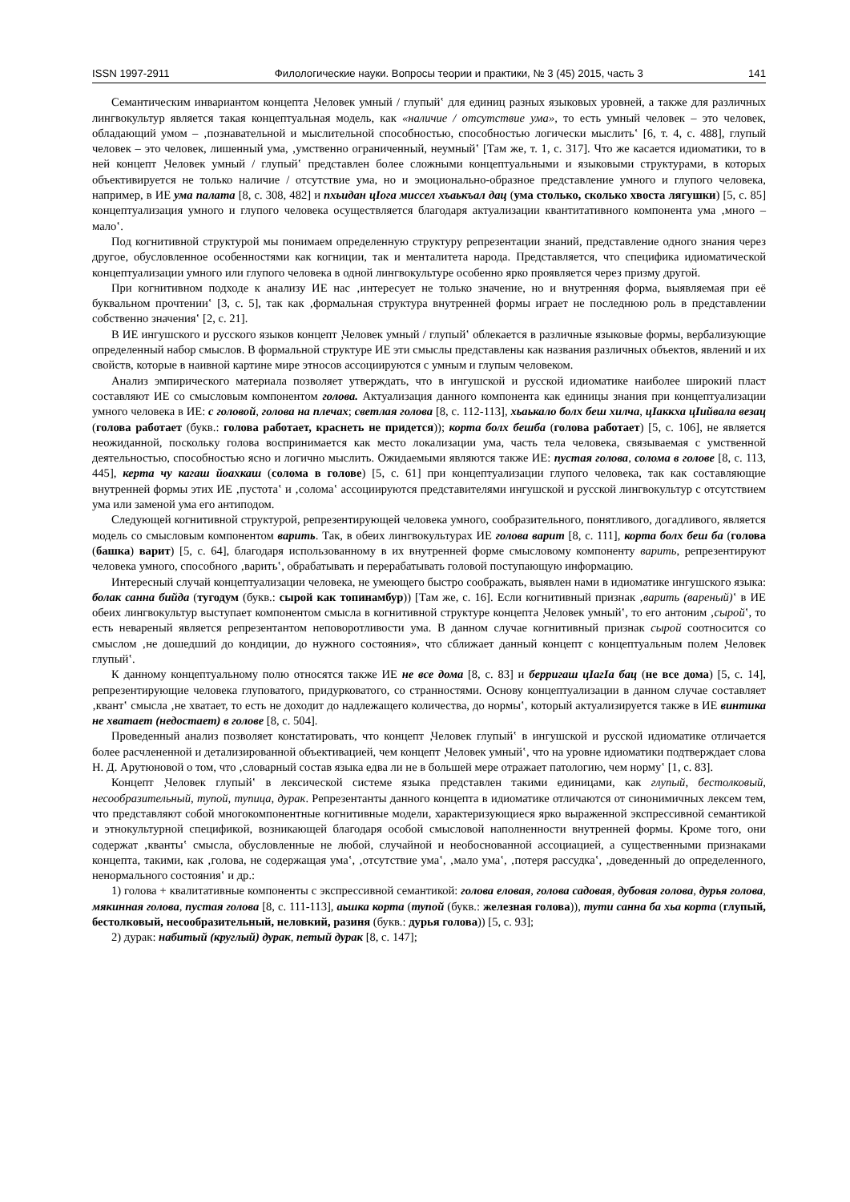ISSN 1997-2911 Филологические науки. Вопросы теории и практики, № 3 (45) 2015, часть 3 141
Семантическим инвариантом концепта ‚Человек умный / глупый‛ для единиц разных языковых уровней, а также для различных лингвокультур является такая концептуальная модель, как «наличие / отсутствие ума», то есть умный человек – это человек, обладающий умом – ‚познавательной и мыслительной способностью, способностью логически мыслить‛ [6, т. 4, с. 488], глупый человек – это человек, лишенный ума, ‚умственно ограниченный, неумный‛ [Там же, т. 1, с. 317]. Что же касается идиоматики, то в ней концепт ‚Человек умный / глупый‛ представлен более сложными концептуальными и языковыми структурами, в которых объективируется не только наличие / отсутствие ума, но и эмоционально-образное представление умного и глупого человека, например, в ИЕ ума палата [8, с. 308, 482] и пхьидан цIога миссел хъаькъал дац (ума столько, сколько хвоста лягушки) [5, с. 85] концептуализация умного и глупого человека осуществляется благодаря актуализации квантитативного компонента ума ‚много – мало‛.
Под когнитивной структурой мы понимаем определенную структуру репрезентации знаний, представление одного знания через другое, обусловленное особенностями как когниции, так и менталитета народа. Представляется, что специфика идиоматической концептуализации умного или глупого человека в одной лингвокультуре особенно ярко проявляется через призму другой.
При когнитивном подходе к анализу ИЕ нас ‚интересует не только значение, но и внутренняя форма, выявляемая при её буквальном прочтении‛ [3, с. 5], так как ‚формальная структура внутренней формы играет не последнюю роль в представлении собственно значения‛ [2, с. 21].
В ИЕ ингушского и русского языков концепт ‚Человек умный / глупый‛ облекается в различные языковые формы, вербализующие определенный набор смыслов. В формальной структуре ИЕ эти смыслы представлены как названия различных объектов, явлений и их свойств, которые в наивной картине мире этносов ассоциируются с умным и глупым человеком.
Анализ эмпирического материала позволяет утверждать, что в ингушской и русской идиоматике наиболее широкий пласт составляют ИЕ со смысловым компонентом голова. Актуализация данного компонента как единицы знания при концептуализации умного человека в ИЕ: с головой, голова на плечах; светлая голова [8, с. 112-113], хьаькало болх беш хилча, цIаккха цIийвала везац (голова работает (букв.: голова работает, краснеть не придется)); корта болх бешба (голова работает) [5, с. 106], не является неожиданной, поскольку голова воспринимается как место локализации ума, часть тела человека, связываемая с умственной деятельностью, способностью ясно и логично мыслить. Ожидаемыми являются также ИЕ: пустая голова, солома в голове [8, с. 113, 445], керта чу кагаш йоахкаш (солома в голове) [5, с. 61] при концептуализации глупого человека, так как составляющие внутренней формы этих ИЕ ‚пустота‛ и ‚солома‛ ассоциируются представителями ингушской и русской лингвокультур с отсутствием ума или заменой ума его антиподом.
Следующей когнитивной структурой, репрезентирующей человека умного, сообразительного, понятливого, догадливого, является модель со смысловым компонентом варить. Так, в обеих лингвокультурах ИЕ голова варит [8, с. 111], корта болх беш ба (голова (башка) варит) [5, с. 64], благодаря использованному в их внутренней форме смысловому компоненту варить, репрезентируют человека умного, способного ‚варить‛, обрабатывать и перерабатывать головой поступающую информацию.
Интересный случай концептуализации человека, не умеющего быстро соображать, выявлен нами в идиоматике ингушского языка: болак санна бийда (тугодум (букв.: сырой как топинамбур)) [Там же, с. 16]. Если когнитивный признак ‚варить (вареный)‛ в ИЕ обеих лингвокультур выступает компонентом смысла в когнитивной структуре концепта ‚Человек умный‛, то его антоним ‚сырой‛, то есть невареный является репрезентантом неповоротливости ума. В данном случае когнитивный признак сырой соотносится со смыслом ‚не дошедший до кондиции, до нужного состояния», что сближает данный концепт с концептуальным полем ‚Человек глупый‛.
К данному концептуальному полю относятся также ИЕ не все дома [8, с. 83] и берригаш цIагIа бац (не все дома) [5, с. 14], репрезентирующие человека глуповатого, придурковатого, со странностями. Основу концептуализации в данном случае составляет ‚квант‛ смысла ‚не хватает, то есть не доходит до надлежащего количества, до нормы‛, который актуализируется также в ИЕ винтика не хватает (недостает) в голове [8, с. 504].
Проведенный анализ позволяет констатировать, что концепт ‚Человек глупый‛ в ингушской и русской идиоматике отличается более расчлененной и детализированной объективацией, чем концепт ‚Человек умный‛, что на уровне идиоматики подтверждает слова Н. Д. Арутюновой о том, что ‚словарный состав языка едва ли не в большей мере отражает патологию, чем норму‛ [1, с. 83].
Концепт ‚Человек глупый‛ в лексической системе языка представлен такими единицами, как глупый, бестолковый, несообразительный, тупой, тупица, дурак. Репрезентанты данного концепта в идиоматике отличаются от синонимичных лексем тем, что представляют собой многокомпонентные когнитивные модели, характеризующиеся ярко выраженной экспрессивной семантикой и этнокультурной спецификой, возникающей благодаря особой смысловой наполненности внутренней формы. Кроме того, они содержат ‚кванты‛ смысла, обусловленные не любой, случайной и необоснованной ассоциацией, а существенными признаками концепта, такими, как ‚голова, не содержащая ума‛, ‚отсутствие ума‛, ‚мало ума‛, ‚потеря рассудка‛, ‚доведенный до определенного, ненормального состояния‛ и др.:
1) голова + квалитативные компоненты с экспрессивной семантикой: голова еловая, голова садовая, дубовая голова, дурья голова, мякинная голова, пустая голова [8, с. 111-113], аьшка корта (тупой (букв.: железная голова)), тути санна ба хьа корта (глупый, бестолковый, несообразительный, неловкий, разиня (букв.: дурья голова)) [5, с. 93];
2) дурак: набитый (круглый) дурак, петый дурак [8, с. 147];